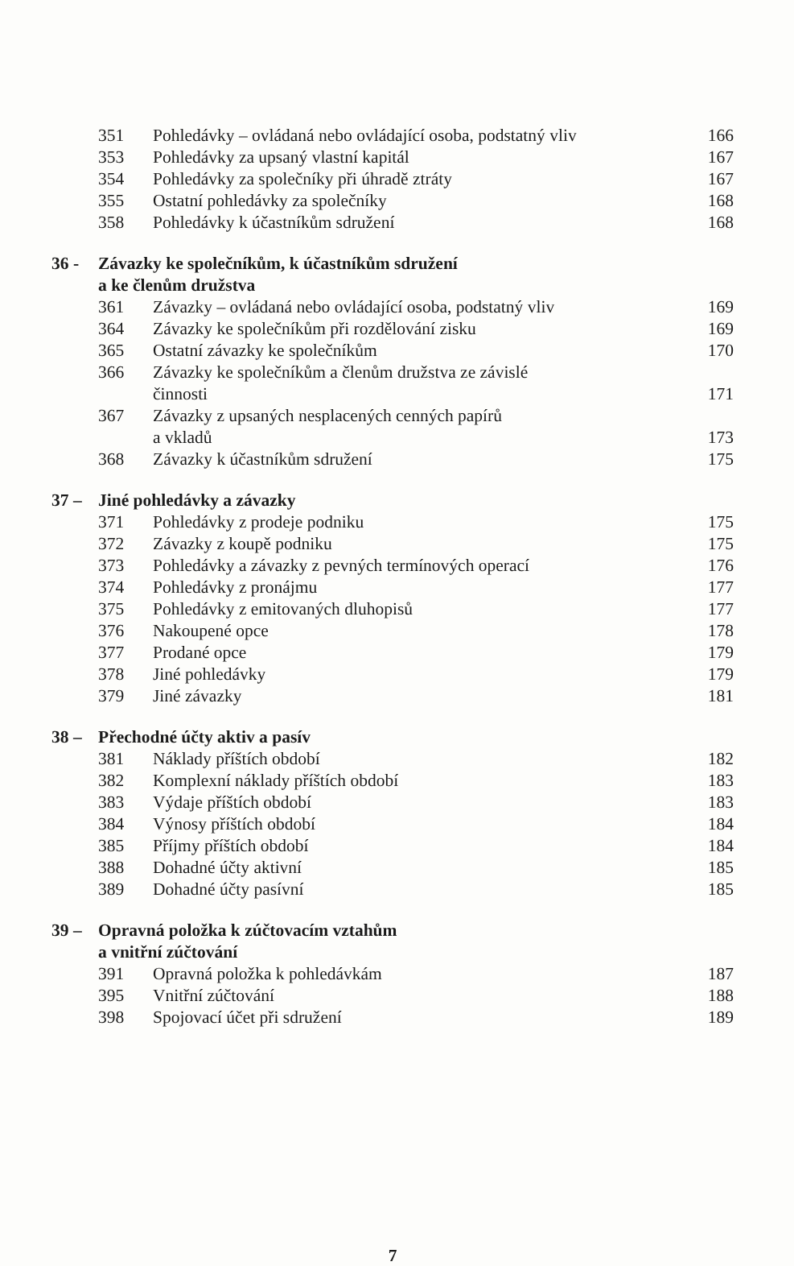351 Pohledávky – ovládaná nebo ovládající osoba, podstatný vliv 166
353 Pohledávky za upsaný vlastní kapitál 167
354 Pohledávky za společníky při úhradě ztráty 167
355 Ostatní pohledávky za společníky 168
358 Pohledávky k účastníkům sdružení 168
36 - Závazky ke společníkům, k účastníkům sdružení
a ke členům družstva
361 Závazky – ovládaná nebo ovládající osoba, podstatný vliv 169
364 Závazky ke společníkům při rozdělování zisku 169
365 Ostatní závazky ke společníkům 170
366 Závazky ke společníkům a členům družstva ze závislé
činnosti
171
367 Závazky z upsaných nesplacených cenných papírů
a vkladů
173
368 Závazky k účastníkům sdružení 175
37 – Jiné pohledávky a závazky
371 Pohledávky z prodeje podniku 175
372 Závazky z koupě podniku 175
373 Pohledávky a závazky z pevných termínových operací 176
374 Pohledávky z pronájmu 177
375 Pohledávky z emitovaných dluhopisů 177
376 Nakoupené opce 178
377 Prodané opce 179
378 Jiné pohledávky 179
379 Jiné závazky 181
38 – Přechodné účty aktiv a pasív
381 Náklady příštích období 182
382 Komplexní náklady příštích období 183
383 Výdaje příštích období 183
384 Výnosy příštích období 184
385 Příjmy příštích období 184
388 Dohadné účty aktivní 185
389 Dohadné účty pasívní 185
39 – Opravná položka k zúčtovacím vztahům
a vnitřní zúčtování
391 Opravná položka k pohledávkám 187
395 Vnitřní zúčtování 188
398 Spojovací účet při sdružení 189
7